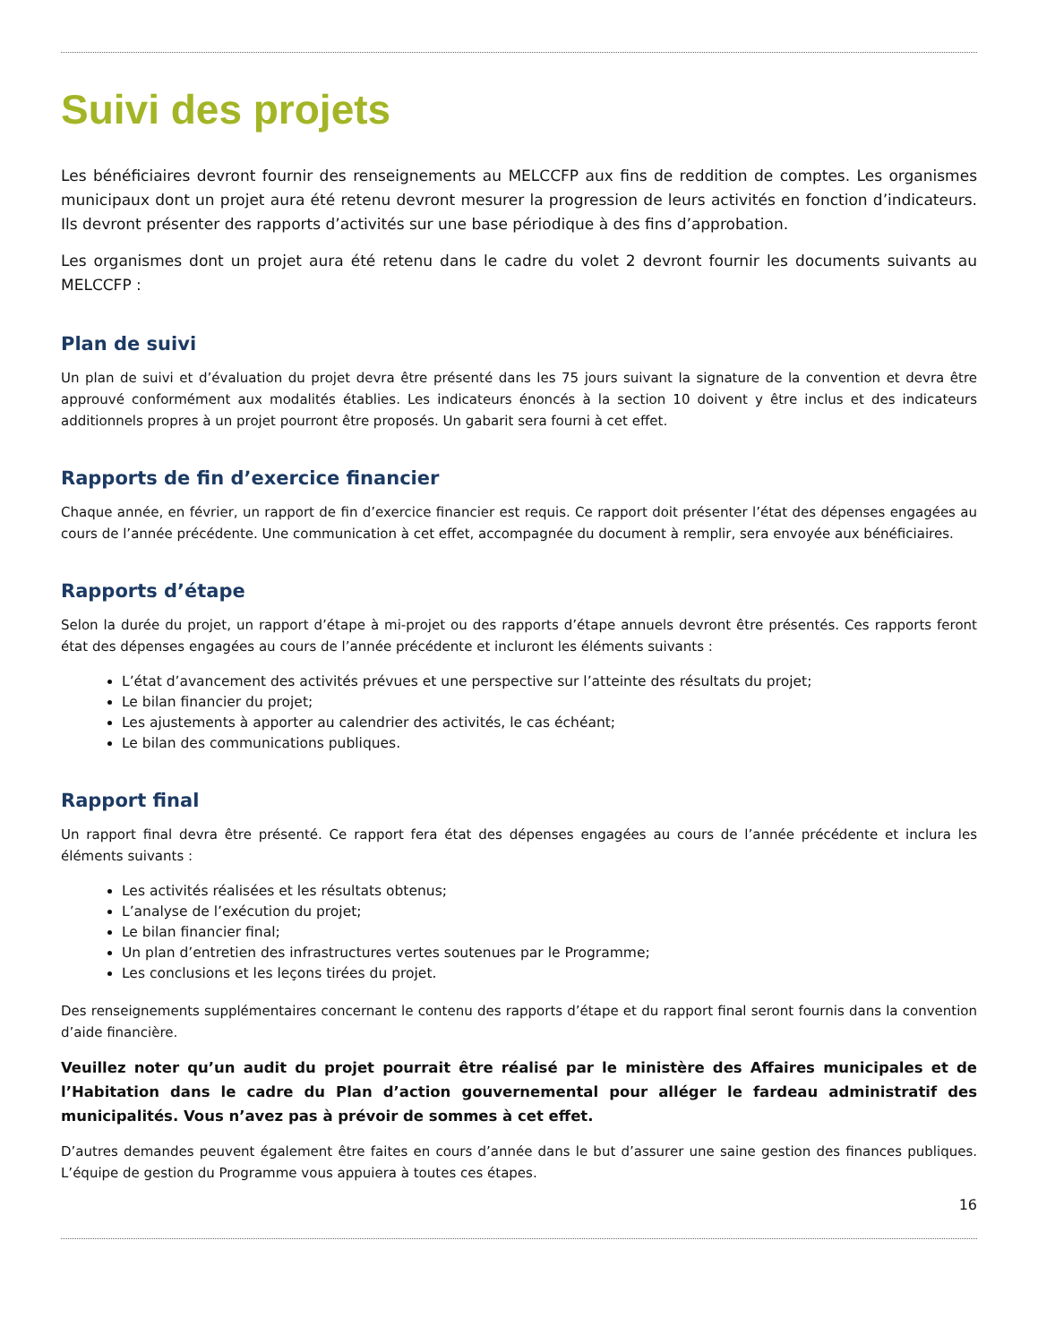Suivi des projets
Les bénéficiaires devront fournir des renseignements au MELCCFP aux fins de reddition de comptes. Les organismes municipaux dont un projet aura été retenu devront mesurer la progression de leurs activités en fonction d’indicateurs. Ils devront présenter des rapports d’activités sur une base périodique à des fins d’approbation.
Les organismes dont un projet aura été retenu dans le cadre du volet 2 devront fournir les documents suivants au MELCCFP :
Plan de suivi
Un plan de suivi et d’évaluation du projet devra être présenté dans les 75 jours suivant la signature de la convention et devra être approuvé conformément aux modalités établies. Les indicateurs énoncés à la section 10 doivent y être inclus et des indicateurs additionnels propres à un projet pourront être proposés. Un gabarit sera fourni à cet effet.
Rapports de fin d’exercice financier
Chaque année, en février, un rapport de fin d’exercice financier est requis. Ce rapport doit présenter l’état des dépenses engagées au cours de l’année précédente. Une communication à cet effet, accompagnée du document à remplir, sera envoyée aux bénéficiaires.
Rapports d’étape
Selon la durée du projet, un rapport d’étape à mi-projet ou des rapports d’étape annuels devront être présentés. Ces rapports feront état des dépenses engagées au cours de l’année précédente et incluront les éléments suivants :
L’état d’avancement des activités prévues et une perspective sur l’atteinte des résultats du projet;
Le bilan financier du projet;
Les ajustements à apporter au calendrier des activités, le cas échéant;
Le bilan des communications publiques.
Rapport final
Un rapport final devra être présenté. Ce rapport fera état des dépenses engagées au cours de l’année précédente et inclura les éléments suivants :
Les activités réalisées et les résultats obtenus;
L’analyse de l’exécution du projet;
Le bilan financier final;
Un plan d’entretien des infrastructures vertes soutenues par le Programme;
Les conclusions et les leçons tirées du projet.
Des renseignements supplémentaires concernant le contenu des rapports d’étape et du rapport final seront fournis dans la convention d’aide financière.
Veuillez noter qu’un audit du projet pourrait être réalisé par le ministère des Affaires municipales et de l’Habitation dans le cadre du Plan d’action gouvernemental pour alléger le fardeau administratif des municipalités. Vous n’avez pas à prévoir de sommes à cet effet.
D’autres demandes peuvent également être faites en cours d’année dans le but d’assurer une saine gestion des finances publiques. L’équipe de gestion du Programme vous appuiera à toutes ces étapes.
16